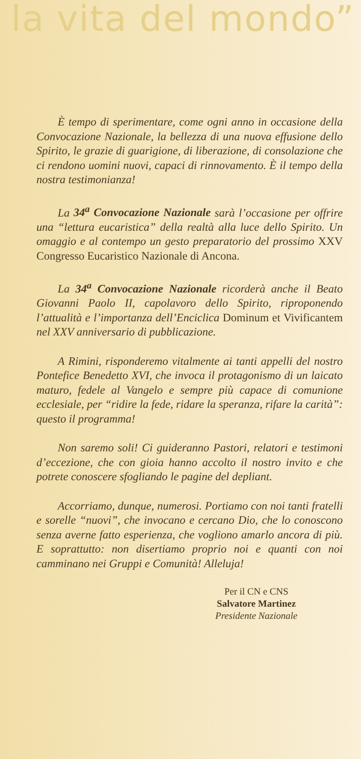la vita del mondo”
È tempo di sperimentare, come ogni anno in occasione della Convocazione Nazionale, la bellezza di una nuova effusione dello Spirito, le grazie di guarigione, di liberazione, di consolazione che ci rendono uomini nuovi, capaci di rinnovamento. È il tempo della nostra testimonianza!
La 34<sup>a</sup> Convocazione Nazionale sarà l’occasione per offrire una “lettura eucaristica” della realtà alla luce dello Spirito. Un omaggio e al contempo un gesto preparatorio del prossimo XXV Congresso Eucaristico Nazionale di Ancona.
La 34<sup>a</sup> Convocazione Nazionale ricorderà anche il Beato Giovanni Paolo II, capolavoro dello Spirito, riproponendo l’attualità e l’importanza dell’Enciclica Dominum et Vivificantem nel XXV anniversario di pubblicazione.
A Rimini, risponderemo vitalmente ai tanti appelli del nostro Pontefice Benedetto XVI, che invoca il protagonismo di un laicato maturo, fedele al Vangelo e sempre più capace di comunione ecclesiale, per “ridire la fede, ridare la speranza, rifare la carità”: questo il programma!
Non saremo soli! Ci guideranno Pastori, relatori e testimoni d’eccezione, che con gioia hanno accolto il nostro invito e che potrete conoscere sfogliando le pagine del depliant.
Accorriamo, dunque, numerosi. Portiamo con noi tanti fratelli e sorelle “nuovi”, che invocano e cercano Dio, che lo conoscono senza averne fatto esperienza, che vogliono amarlo ancora di più. E soprattutto: non disertiamo proprio noi e quanti con noi camminano nei Gruppi e Comunità! Alleluja!
Per il CN e CNS
Salvatore Martinez
Presidente Nazionale